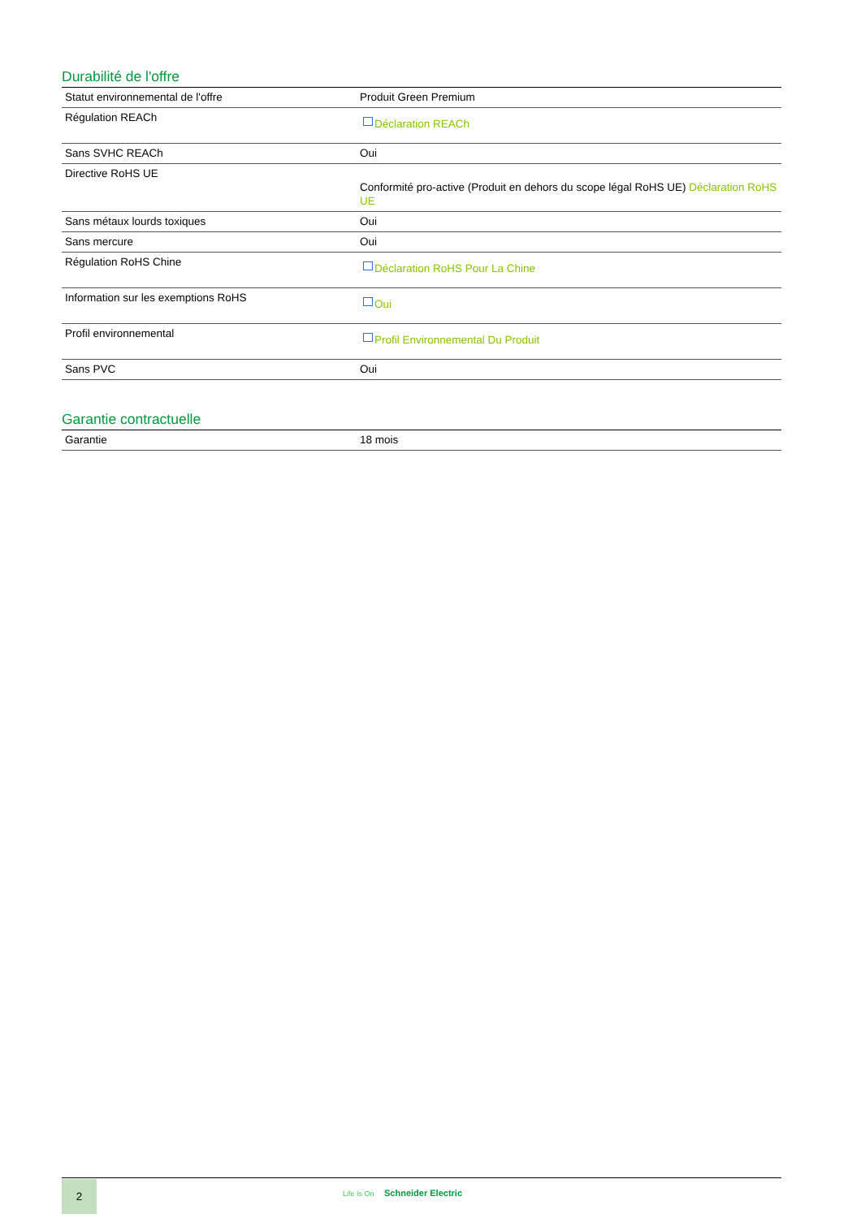Durabilité de l'offre
| Statut environnemental de l'offre | Produit Green Premium |
| Régulation REACh | Déclaration REACh |
| Sans SVHC REACh | Oui |
| Directive RoHS UE | Conformité pro-active (Produit en dehors du scope légal RoHS UE) Déclaration RoHS UE |
| Sans métaux lourds toxiques | Oui |
| Sans mercure | Oui |
| Régulation RoHS Chine | Déclaration RoHS Pour La Chine |
| Information sur les exemptions RoHS | Oui |
| Profil environnemental | Profil Environnemental Du Produit |
| Sans PVC | Oui |
Garantie contractuelle
| Garantie | 18 mois |
2
Life Is On Schneider Electric